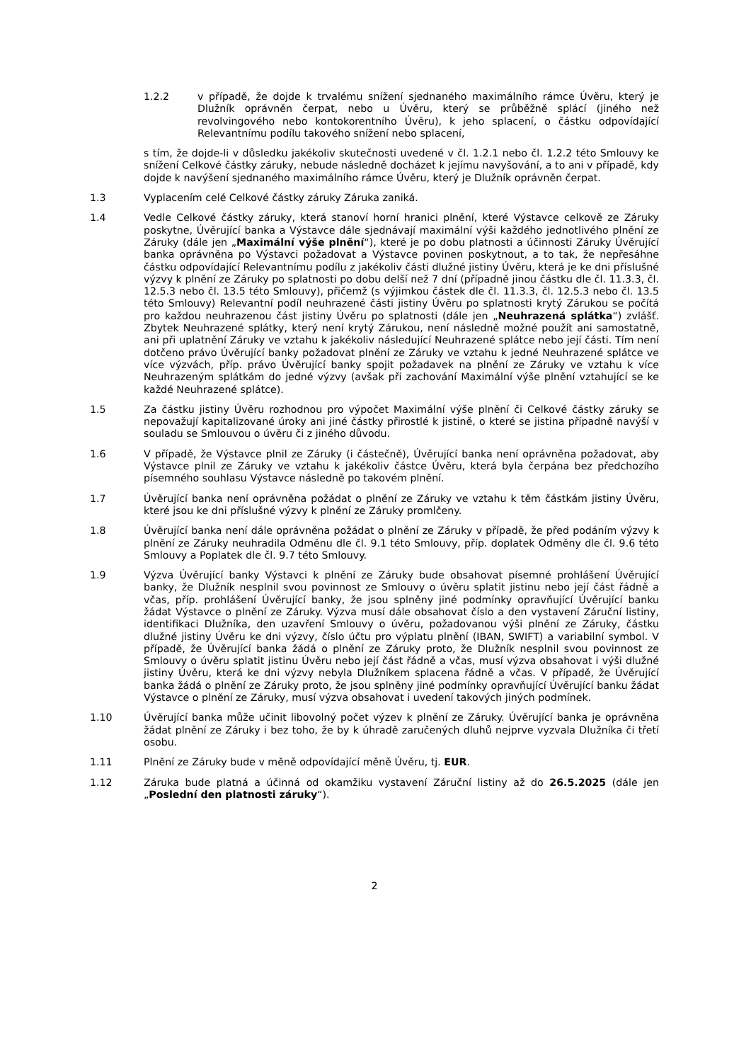1.2.2 v případě, že dojde k trvalému snížení sjednaného maximálního rámce Úvěru, který je Dlužník oprávněn čerpat, nebo u Úvěru, který se průběžně splácí (jiného než revolvingového nebo kontokorentního Úvěru), k jeho splacení, o částku odpovídající Relevantnímu podílu takového snížení nebo splacení,
s tím, že dojde-li v důsledku jakékoliv skutečnosti uvedené v čl. 1.2.1 nebo čl. 1.2.2 této Smlouvy ke snížení Celkové částky záruky, nebude následně docházet k jejímu navyšování, a to ani v případě, kdy dojde k navýšení sjednaného maximálního rámce Úvěru, který je Dlužník oprávněn čerpat.
1.3 Vyplacením celé Celkové částky záruky Záruka zaniká.
1.4 Vedle Celkové částky záruky, která stanoví horní hranici plnění, které Výstavce celkově ze Záruky poskytne, Úvěrující banka a Výstavce dále sjednávají maximální výši každého jednotlivého plnění ze Záruky (dále jen „Maximální výše plnění“), které je po dobu platnosti a účinnosti Záruky Úvěrující banka oprávněna po Výstavci požadovat a Výstavce povinen poskytnout, a to tak, že nepřesáhne částku odpovídající Relevantnímu podílu z jakékoliv části dlužné jistiny Úvěru, která je ke dni příslušné výzvy k plnění ze Záruky po splatnosti po dobu delší než 7 dní (případně jinou částku dle čl. 11.3.3, čl. 12.5.3 nebo čl. 13.5 této Smlouvy), přičemž (s výjimkou částek dle čl. 11.3.3, čl. 12.5.3 nebo čl. 13.5 této Smlouvy) Relevantní podíl neuhrazené části jistiny Úvěru po splatnosti krytý Zárukou se počítá pro každou neuhrazenou část jistiny Úvěru po splatnosti (dále jen „Neuhrazená splátka“) zvlášť. Zbytek Neuhrazené splátky, který není krytý Zárukou, není následně možné použít ani samostatně, ani při uplatnění Záruky ve vztahu k jakékoliv následující Neuhrazené splátce nebo její části. Tím není dotčeno právo Úvěrující banky požadovat plnění ze Záruky ve vztahu k jedné Neuhrazené splátce ve více výzvách, příp. právo Úvěrující banky spojit požadavek na plnění ze Záruky ve vztahu k více Neuhrazeným splátkám do jedné výzvy (avšak při zachování Maximální výše plnění vztahující se ke každé Neuhrazené splátce).
1.5 Za částku jistiny Úvěru rozhodnou pro výpočet Maximální výše plnění či Celkové částky záruky se nepovažují kapitalizované úroky ani jiné částky přirostlé k jistině, o které se jistina případně navýší v souladu se Smlouvou o úvěru či z jiného důvodu.
1.6 V případě, že Výstavce plnil ze Záruky (i částečně), Úvěrující banka není oprávněna požadovat, aby Výstavce plnil ze Záruky ve vztahu k jakékoliv částce Úvěru, která byla čerpána bez předchozího písemného souhlasu Výstavce následně po takovém plnění.
1.7 Úvěrující banka není oprávněna požádat o plnění ze Záruky ve vztahu k těm částkám jistiny Úvěru, které jsou ke dni příslušné výzvy k plnění ze Záruky promlčeny.
1.8 Úvěrující banka není dále oprávněna požádat o plnění ze Záruky v případě, že před podáním výzvy k plnění ze Záruky neuhradila Odměnu dle čl. 9.1 této Smlouvy, příp. doplatek Odměny dle čl. 9.6 této Smlouvy a Poplatek dle čl. 9.7 této Smlouvy.
1.9 Výzva Úvěrující banky Výstavci k plnění ze Záruky bude obsahovat písemné prohlášení Úvěrující banky, že Dlužník nesplnil svou povinnost ze Smlouvy o úvěru splatit jistinu nebo její část řádně a včas, příp. prohlášení Úvěrující banky, že jsou splněny jiné podmínky opravňující Úvěrující banku žádat Výstavce o plnění ze Záruky. Výzva musí dále obsahovat číslo a den vystavení Záruční listiny, identifikaci Dlužníka, den uzavření Smlouvy o úvěru, požadovanou výši plnění ze Záruky, částku dlužné jistiny Úvěru ke dni výzvy, číslo účtu pro výplatu plnění (IBAN, SWIFT) a variabilní symbol. V případě, že Úvěrující banka žádá o plnění ze Záruky proto, že Dlužník nesplnil svou povinnost ze Smlouvy o úvěru splatit jistinu Úvěru nebo její část řádně a včas, musí výzva obsahovat i výši dlužné jistiny Úvěru, která ke dni výzvy nebyla Dlužníkem splacena řádně a včas. V případě, že Úvěrující banka žádá o plnění ze Záruky proto, že jsou splněny jiné podmínky opravňující Úvěrující banku žádat Výstavce o plnění ze Záruky, musí výzva obsahovat i uvedení takových jiných podmínek.
1.10 Úvěrující banka může učinit libovolný počet výzev k plnění ze Záruky. Úvěrující banka je oprávněna žádat plnění ze Záruky i bez toho, že by k úhradě zaručených dluhů nejprve vyzvala Dlužníka či třetí osobu.
1.11 Plnění ze Záruky bude v měně odpovídající měně Úvěru, tj. EUR.
1.12 Záruka bude platná a účinná od okamžiku vystavení Záruční listiny až do 26.5.2025 (dále jen „Poslední den platnosti záruky“).
2